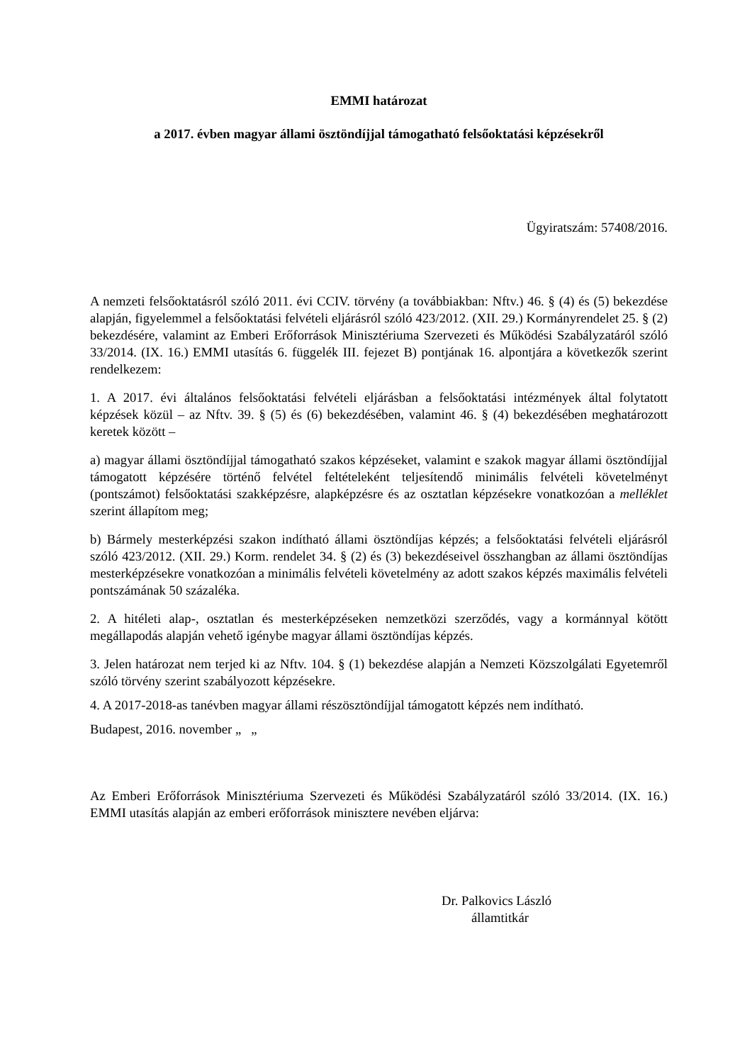EMMI határozat
a 2017. évben magyar állami ösztöndíjjal támogatható felsőoktatási képzésekről
Ügyiratszám: 57408/2016.
A nemzeti felsőoktatásról szóló 2011. évi CCIV. törvény (a továbbiakban: Nftv.) 46. § (4) és (5) bekezdése alapján, figyelemmel a felsőoktatási felvételi eljárásról szóló 423/2012. (XII. 29.) Kormányrendelet 25. § (2) bekezdésére, valamint az Emberi Erőforrások Minisztériuma Szervezeti és Működési Szabályzatáról szóló 33/2014. (IX. 16.) EMMI utasítás 6. függelék III. fejezet B) pontjának 16. alpontjára a következők szerint rendelkezem:
1. A 2017. évi általános felsőoktatási felvételi eljárásban a felsőoktatási intézmények által folytatott képzések közül – az Nftv. 39. § (5) és (6) bekezdésében, valamint 46. § (4) bekezdésében meghatározott keretek között –
a) magyar állami ösztöndíjjal támogatható szakos képzéseket, valamint e szakok magyar állami ösztöndíjjal támogatott képzésére történő felvétel feltételeként teljesítendő minimális felvételi követelményt (pontszámot) felsőoktatási szakképzésre, alapképzésre és az osztatlan képzésekre vonatkozóan a melléklet szerint állapítom meg;
b) Bármely mesterképzési szakon indítható állami ösztöndíjas képzés; a felsőoktatási felvételi eljárásról szóló 423/2012. (XII. 29.) Korm. rendelet 34. § (2) és (3) bekezdéseivel összhangban az állami ösztöndíjas mesterképzésekre vonatkozóan a minimális felvételi követelmény az adott szakos képzés maximális felvételi pontszámának 50 százaléka.
2. A hitéleti alap-, osztatlan és mesterképzéseken nemzetközi szerződés, vagy a kormánnyal kötött megállapodás alapján vehető igénybe magyar állami ösztöndíjas képzés.
3. Jelen határozat nem terjed ki az Nftv. 104. § (1) bekezdése alapján a Nemzeti Közszolgálati Egyetemről szóló törvény szerint szabályozott képzésekre.
4. A 2017-2018-as tanévben magyar állami részösztöndíjjal támogatott képzés nem indítható.
Budapest, 2016. november „ „
Az Emberi Erőforrások Minisztériuma Szervezeti és Működési Szabályzatáról szóló 33/2014. (IX. 16.) EMMI utasítás alapján az emberi erőforrások minisztere nevében eljárva:
Dr. Palkovics László
államtitkár